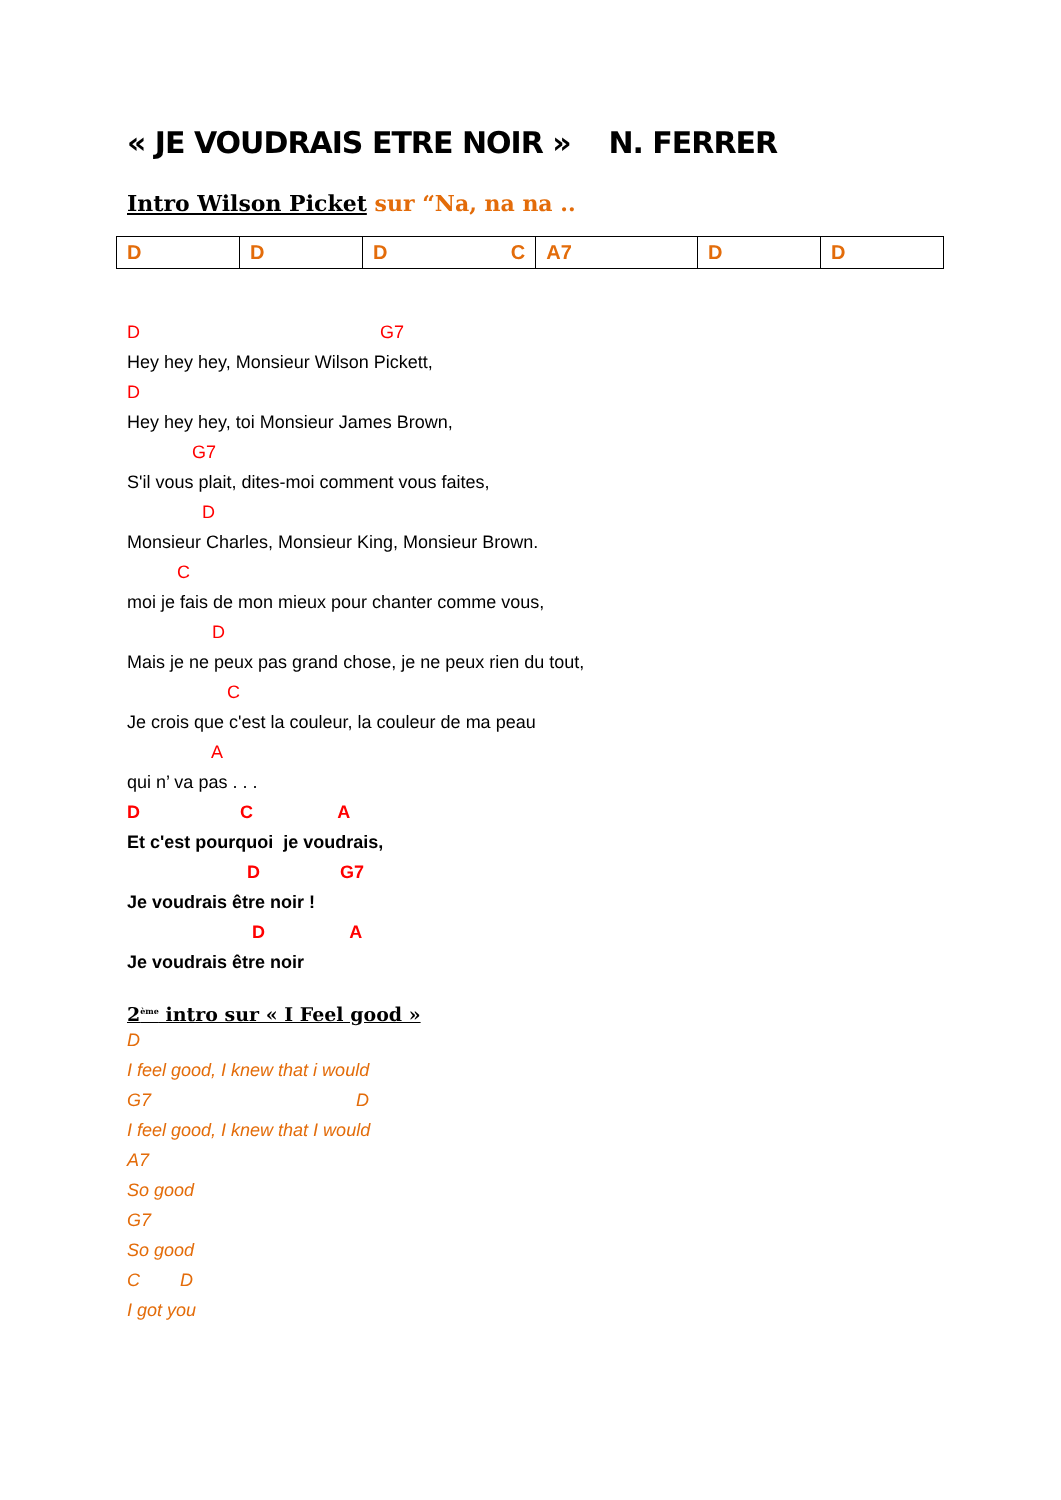« JE VOUDRAIS ETRE NOIR » N. FERRER
Intro Wilson Picket sur “Na, na na ..
| D | D | D C | A7 | D | D |
D G7
Hey hey hey, Monsieur Wilson Pickett,
D
Hey hey hey, toi Monsieur James Brown,
G7
S'il vous plait, dites-moi comment vous faites,
D
Monsieur Charles, Monsieur King, Monsieur Brown.
C
moi je fais de mon mieux pour chanter comme vous,
D
Mais je ne peux pas grand chose, je ne peux rien du tout,
C
Je crois que c'est la couleur, la couleur de ma peau
A
qui n’ va pas . . .
D C A
Et c'est pourquoi je voudrais,
D G7
Je voudrais être noir !
D A
Je voudrais être noir
2<sup>ème</sup> intro sur « I Feel good »
D
I feel good, I knew that i would
G7 D
I feel good, I knew that I would
A7
So good
G7
So good
C D
I got you